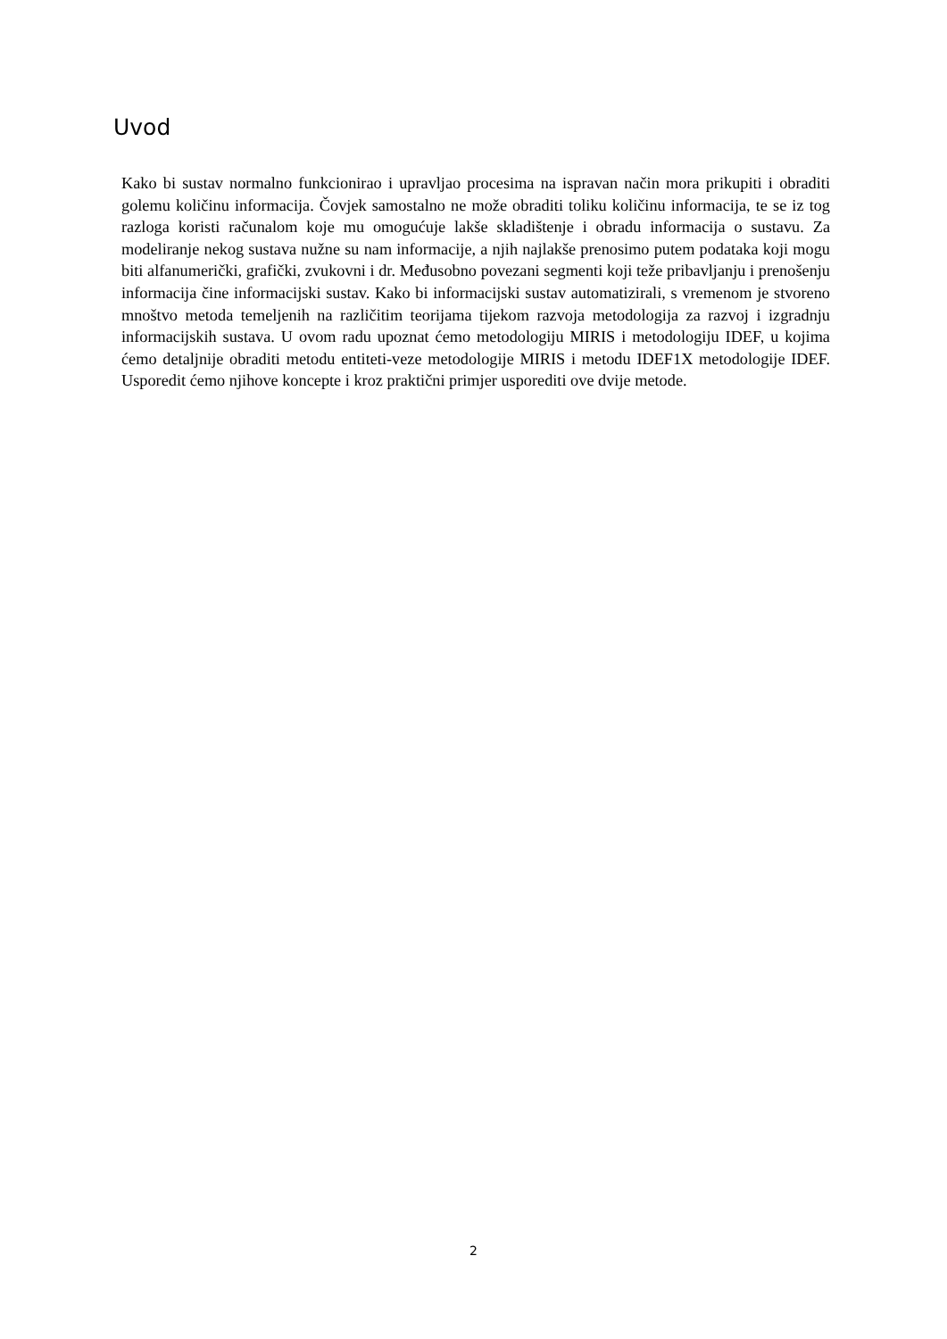Uvod
Kako bi sustav normalno funkcionirao i upravljao procesima na ispravan način mora prikupiti i obraditi golemu količinu informacija. Čovjek samostalno ne može obraditi toliku količinu informacija, te se iz tog razloga koristi računalom koje mu omogućuje lakše skladištenje i obradu informacija o sustavu. Za modeliranje nekog sustava nužne su nam informacije, a njih najlakše prenosimo putem podataka koji mogu biti alfanumerički, grafički, zvukovni i dr. Međusobno povezani segmenti koji teže pribavljanju i prenošenju informacija čine informacijski sustav. Kako bi informacijski sustav automatizirali, s vremenom je stvoreno mnoštvo metoda temeljenih na različitim teorijama tijekom razvoja metodologija za razvoj i izgradnju informacijskih sustava. U ovom radu upoznat ćemo metodologiju MIRIS i metodologiju IDEF, u kojima ćemo detaljnije obraditi metodu entiteti-veze metodologije MIRIS i metodu IDEF1X metodologije IDEF. Usporedit ćemo njihove koncepte i kroz praktični primjer usporediti ove dvije metode.
2